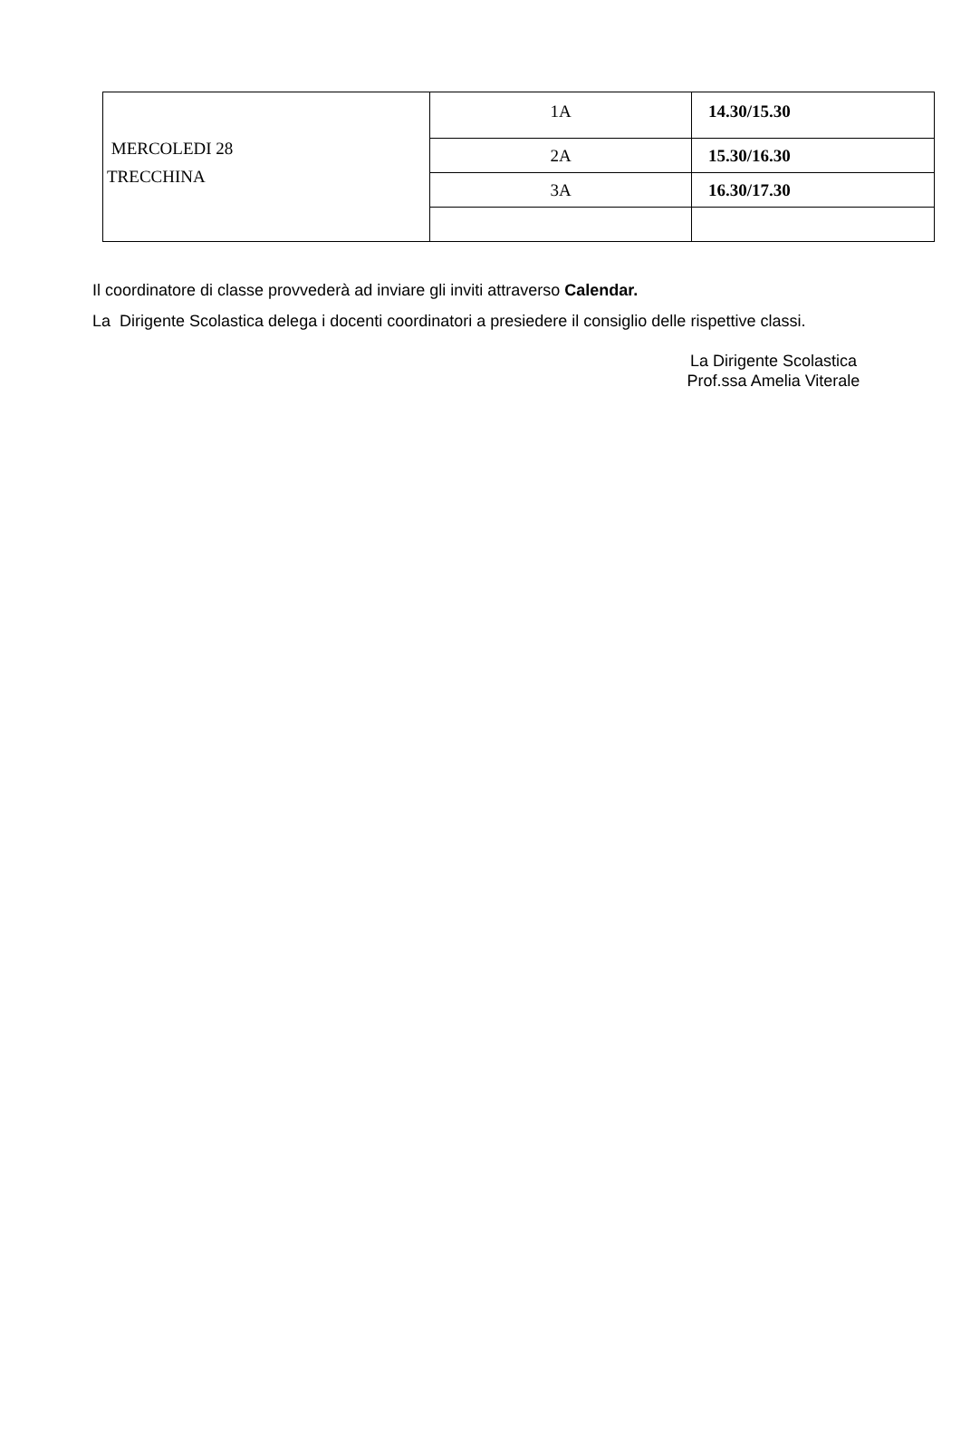| MERCOLEDI 28 TRECCHINA | 1A | 14.30/15.30 |
| | 2A | 15.30/16.30 |
| | 3A | 16.30/17.30 |
Il coordinatore di classe provvederà ad inviare gli inviti attraverso Calendar.
La Dirigente Scolastica delega i docenti coordinatori a presiedere il consiglio delle rispettive classi.
La Dirigente Scolastica
Prof.ssa Amelia Viterale